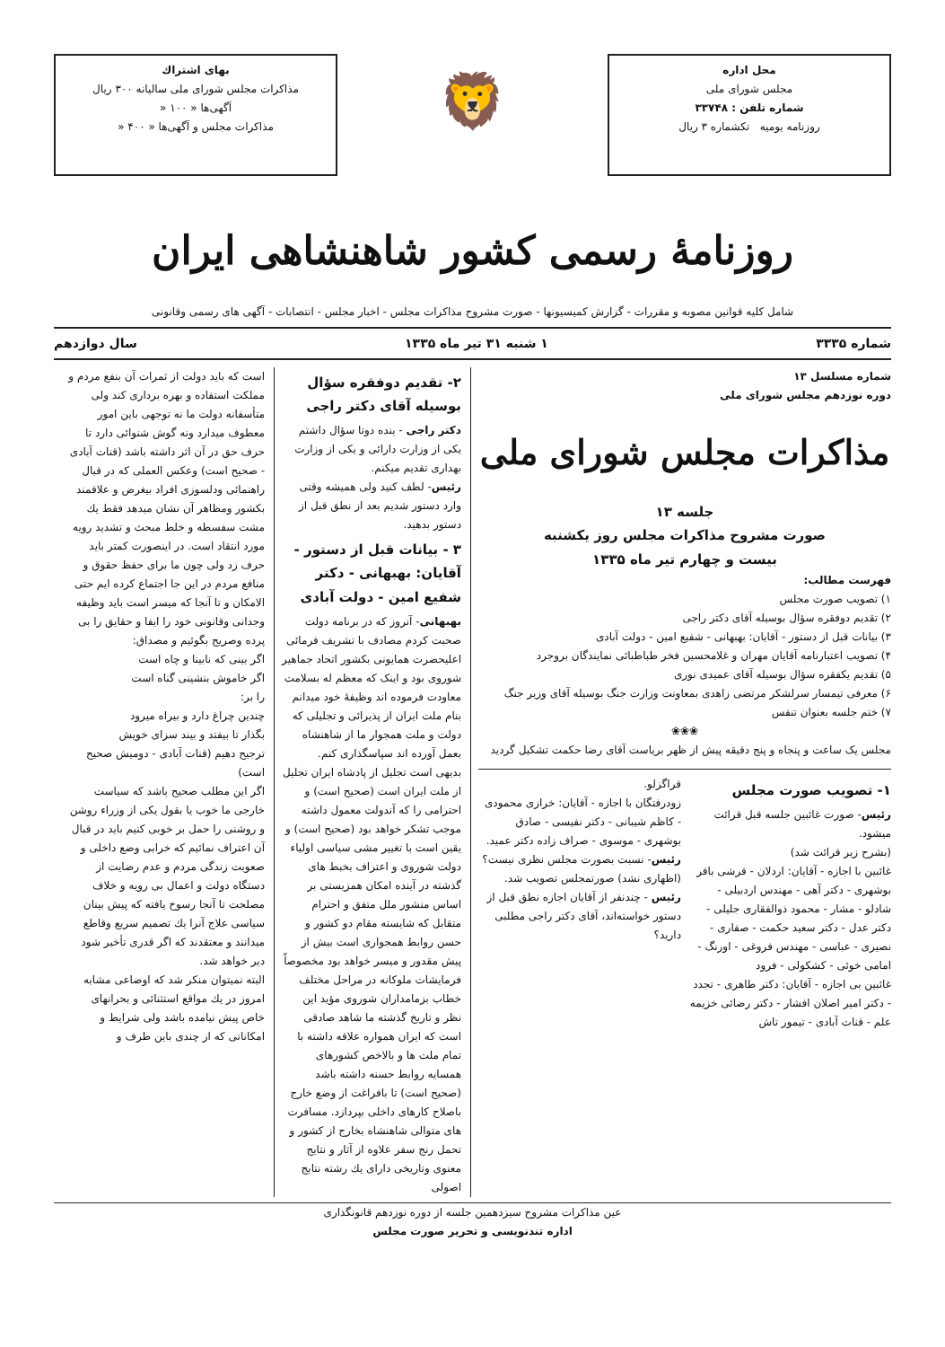محل اداره
مجلس شورای ملی
شماره تلفن : ۳۳۷۴۸
روزنامه یومیه تکشماره ۳ ریال
🦁
بهای اشتراك
مذاکرات مجلس شورای ملی سالیانه ۳۰۰ ریال
آگهی‌ها « ۱۰۰ «
مذاکرات مجلس و آگهی‌ها « ۴۰۰ «
روزنامهٔ رسمی کشور شاهنشاهی ایران
شامل کلیه قوانین مصوبه و مقررات - گزارش کمیسیونها - صورت مشروح مذاکرات مجلس - اخبار مجلس - انتصابات - آگهی های رسمی وقانونی
شماره ۳۳۳۵ ۱ شنبه ۳۱ تیر ماه ۱۳۳۵ سال دوازدهم
شماره مسلسل ۱۳
دوره نوزدهم مجلس شورای ملی
مذاکرات مجلس شورای ملی
جلسه ۱۳
صورت مشروح مذاکرات مجلس روز یکشنبه
بیست و چهارم تیر ماه ۱۳۳۵
فهرست مطالب:
۱) تصویب صورت مجلس
۲) تقدیم دوفقره سؤال بوسیله آقای دکتر راجی
۳) بیانات قبل از دستور - آقایان: بهبهانی - شفیع امین - دولت آبادی
۴) تصویب اعتبارنامه آقایان مهران و غلامحسین فخر طباطبائی نمایندگان بروجرد
۵) تقدیم یکفقره سؤال بوسیله آقای عمیدی نوری
۶) معرفی تیمسار سرلشکر مرتضی زاهدی بمعاونت وزارت جنگ بوسیله آقای وزیر جنگ
۷) ختم جلسه بعنوان تنفس
❀❀❀
مجلس یک ساعت و پنجاه و پنج دقیقه پیش از ظهر بریاست آقای رضا حکمت تشکیل گردید
۱- تصویب صورت مجلس
رئیس- صورت غائبین جلسه قبل قرائت میشود.
(بشرح زیر قرائت شد)
غائبین با اجازه - آقایان: اردلان - قرشی باقر بوشهری - دکتر آهی - مهندس اردبیلی - شادلو - مشار - محمود ذوالفقاری جلیلی - دکتر عدل - دکتر سعید حکمت - صفاری - نصیری - عباسی - مهندس فروغی - اورنگ - امامی خوئی - کشکولی - فرود
غائبین بی اجازه - آقایان: دکتر طاهری - تجدد - دکتر امیر اصلان افشار - دکتر رضائی خزیمه علم - قنات آبادی - تیمور تاش
قراگزلو.
زودرفتگان با اجازه - آقایان: خرازی محمودی - کاظم شیبانی - دکتر نفیسی - صادق بوشهری - موسوی - صراف زاده دکتر عمید.
رئیس- نسبت بصورت مجلس نظری نیست؟ (اظهاری نشد) صورتمجلس تصویب شد.
رئیس - چندنفر از آقایان اجازه نطق قبل از دستور خواسته‌اند، آقای دکتر راجی مطلبی دارید؟
۲- تقدیم دوفقره سؤال بوسیله آقای دکتر راجی
دکتر راجی - بنده دوتا سؤال داشتم یکی از وزارت دارائی و یکی از وزارت بهداری تقدیم میکنم.
رئیس- لطف کنید ولی همیشه وقتی وارد دستور شدیم بعد از نطق قبل از دستور بدهید.
۳ - بیانات قبل از دستور - آقایان: بهبهانی - دکتر شفیع امین - دولت آبادی
بهبهانی- آنروز که در برنامه دولت صحبت کردم مصادف با تشریف فرمائی اعلیحضرت همایونی بکشور اتحاد جماهیر شوروی بود و اینک که معظم له بسلامت معاودت فرموده اند وظیفهٔ خود میدانم بنام ملت ایران از پذیرائی و تجلیلی که دولت و ملت همجوار ما از شاهنشاه بعمل آورده اند سپاسگذاری کنم.
بدیهی است تجلیل از پادشاه ایران تجلیل از ملت ایران است (صحیح است) و احترامی را که آندولت معمول داشته موجب تشکر خواهد بود (صحیح است) و یقین است با تغییر مشی سیاسی اولیاء دولت شوروی و اعتراف بخبط های گذشته در آینده امکان همزیستی بر اساس منشور ملل متفق و احترام متقابل که شایسته مقام دو کشور و حسن روابط همجواری است بیش از پیش مقدور و میسر خواهد بود مخصوصاً فرمایشات ملوکانه در مراحل مختلف خطاب بزمامداران شوروی مؤید این نظر و تاریخ گذشته ما شاهد صادقی است که ایران همواره علاقه داشته با تمام ملت ها و بالاخص کشورهای همسایه روابط حسنه داشته باشد (صحیح است) تا بافراغت از وضع خارج باصلاح کارهای داخلی بپردازد. مسافرت های متوالی شاهنشاه بخارج از کشور و تحمل رنج سفر علاوه از آثار و نتایج معنوی وتاریخی دارای یك رشته نتایج اصولی
است که باید دولت از ثمرات آن بنفع مردم و مملکت استفاده و بهره برداری کند ولی متأسفانه دولت ما نه توجهی باین امور معطوف میدارد ونه گوش شنوائی دارد تا حرف حق در آن اثر داشته باشد (قنات آبادی - صحیح است) وعکس العملی که در قبال راهنمائی ودلسوزی افراد بیغرض و علاقمند بکشور ومظاهر آن نشان میدهد فقط یك مشت سفسطه و خلط مبحث و تشدید رویه مورد انتقاد است. در اینصورت کمتر باید حرف زد ولی چون ما برای حفظ حقوق و منافع مردم در این جا اجتماع کرده ایم حتی الامکان و تا آنجا که میسر است باید وظیفه وجدانی وقانونی خود را ایفا و حقایق را بی پرده وصریح بگوئیم و مصداق:
اگر بینی که نابینا و چاه است
اگر خاموش بنشینی گناه است
را بر:
چندین چراغ دارد و بیراه میرود
بگذار تا بیفتد و بیند سزای خویش
ترجیح دهیم (قنات آبادی - دومیش صحیح است)
اگر این مطلب صحیح باشد که سیاست خارجی ما خوب یا بقول یکی از وزراء روشن و روشنی را حمل بر خوبی کنیم باید در قبال آن اعتراف نمائیم که خرابی وضع داخلی و صعوبت زندگی مردم و عدم رضایت از دستگاه دولت و اعمال بی رویه و خلاف مصلحت تا آنجا رسوخ یافته که پیش بینان سیاسی علاج آنرا یك تصمیم سریع وقاطع میدانند و معتقدند که اگر قدری تأخیر شود دیر خواهد شد.
البته نمیتوان منکر شد که اوضاعی مشابه امروز در یك مواقع استثنائی و بحرانهای خاص پیش نیامده باشد ولی شرایط و امکاناتی که از چندی باین طرف و
عین مذاکرات مشروح سیزدهمین جلسه از دوره نوزدهم قانونگذاری
اداره تندنویسی و تحریر صورت مجلس